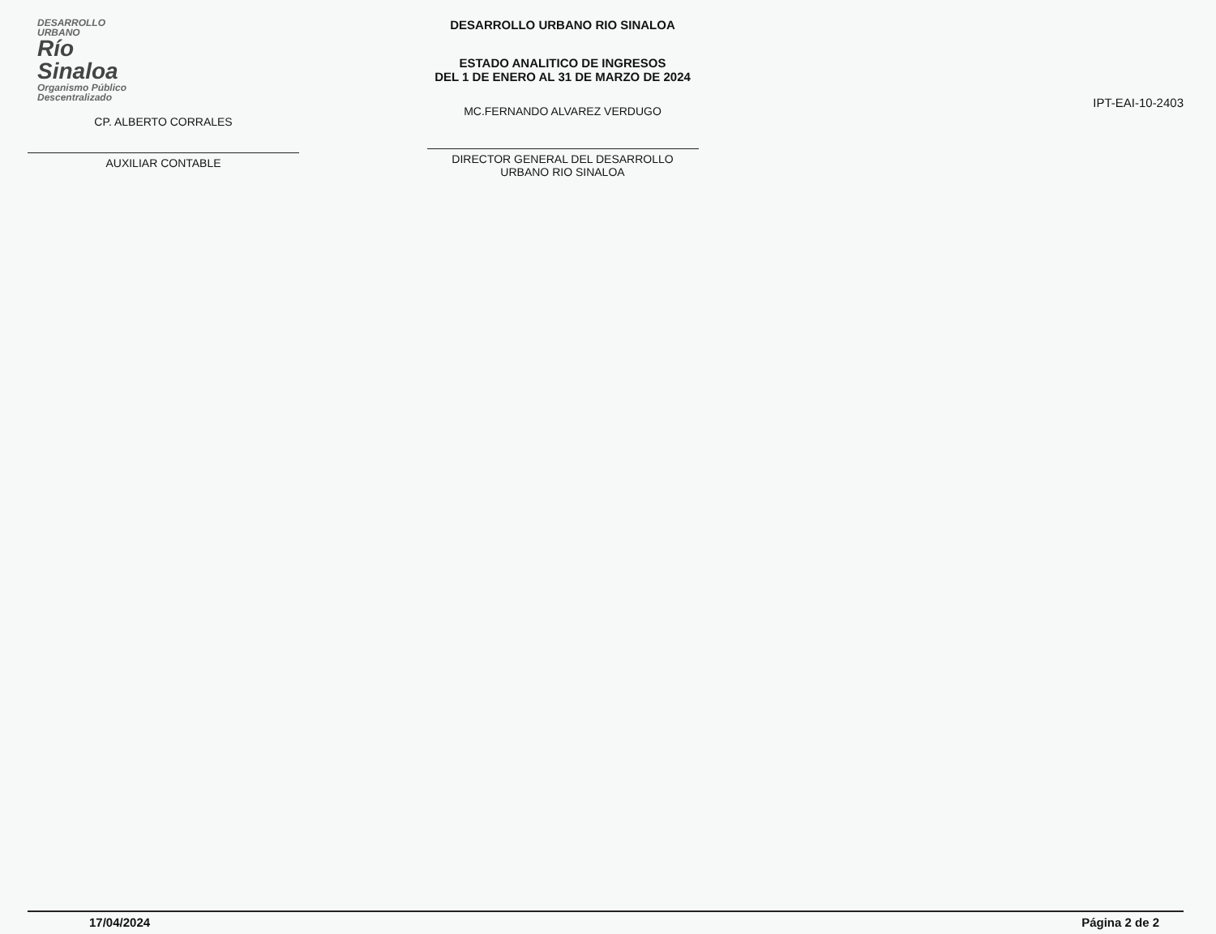DESARROLLO URBANO
Río
Sinaloa
Organismo Público Descentralizado
CP. ALBERTO CORRALES
AUXILIAR CONTABLE
DESARROLLO URBANO RIO SINALOA
ESTADO ANALITICO DE INGRESOS
DEL 1 DE ENERO AL 31 DE MARZO DE 2024
MC.FERNANDO ALVAREZ VERDUGO
DIRECTOR GENERAL DEL DESARROLLO
URBANO RIO SINALOA
IPT-EAI-10-2403
17/04/2024 Página 2 de 2